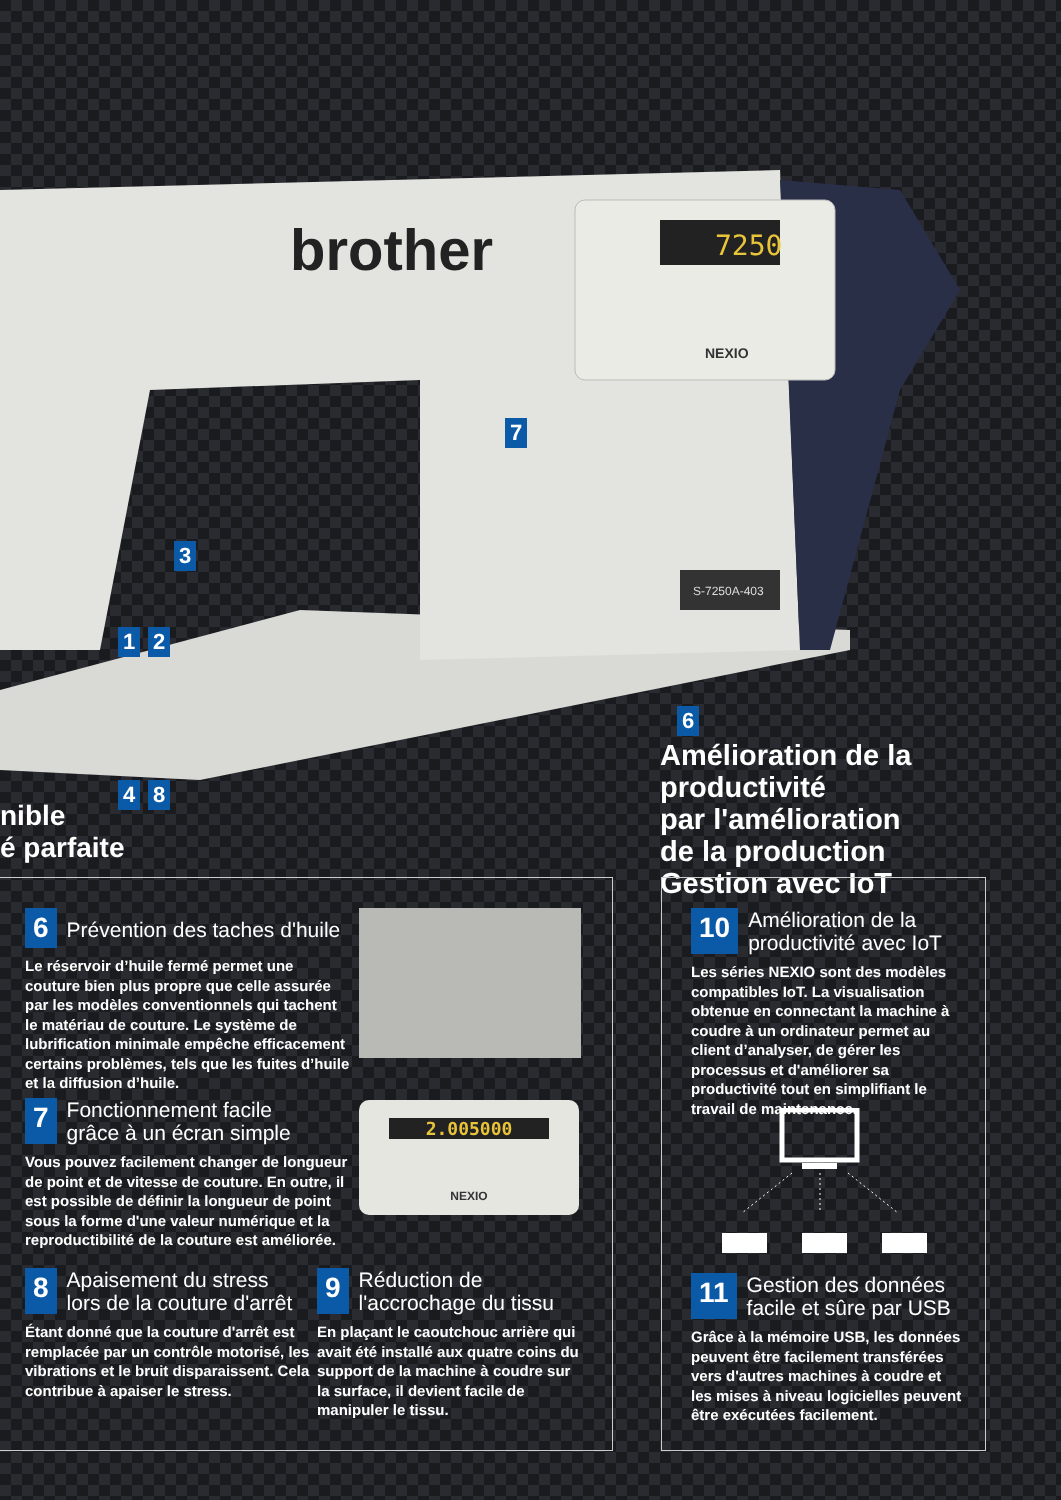7250
brother
NEXIO
S-7250A-403
7
3
1 2
6
4 8
nible
é parfaite
Amélioration de la productivité
par l'amélioration
de la production
Gestion avec IoT
6
Prévention des taches d'huile
Le réservoir d’huile fermé permet une couture bien plus propre que celle assurée par les modèles conventionnels qui tachent le matériau de couture. Le système de lubrification minimale empêche efficacement certains problèmes, tels que les fuites d’huile et la diffusion d’huile.
7
Fonctionnement facile
grâce à un écran simple
Vous pouvez facilement changer de longueur de point et de vitesse de couture. En outre, il est possible de définir la longueur de point sous la forme d'une valeur numérique et la reproductibilité de la couture est améliorée.
2.005000
NEXIO
8
Apaisement du stress
lors de la couture d'arrêt
Étant donné que la couture d'arrêt est remplacée par un contrôle motorisé, les vibrations et le bruit disparaissent. Cela contribue à apaiser le stress.
9
Réduction de
l'accrochage du tissu
En plaçant le caoutchouc arrière qui avait été installé aux quatre coins du support de la machine à coudre sur la surface, il devient facile de manipuler le tissu.
10
Amélioration de la
productivité avec IoT
Les séries NEXIO sont des modèles compatibles IoT. La visualisation obtenue en connectant la machine à coudre à un ordinateur permet au client d’analyser, de gérer les processus et d'améliorer sa productivité tout en simplifiant le travail de maintenance.
11
Gestion des données
facile et sûre par USB
Grâce à la mémoire USB, les données peuvent être facilement transférées vers d'autres machines à coudre et les mises à niveau logicielles peuvent être exécutées facilement.